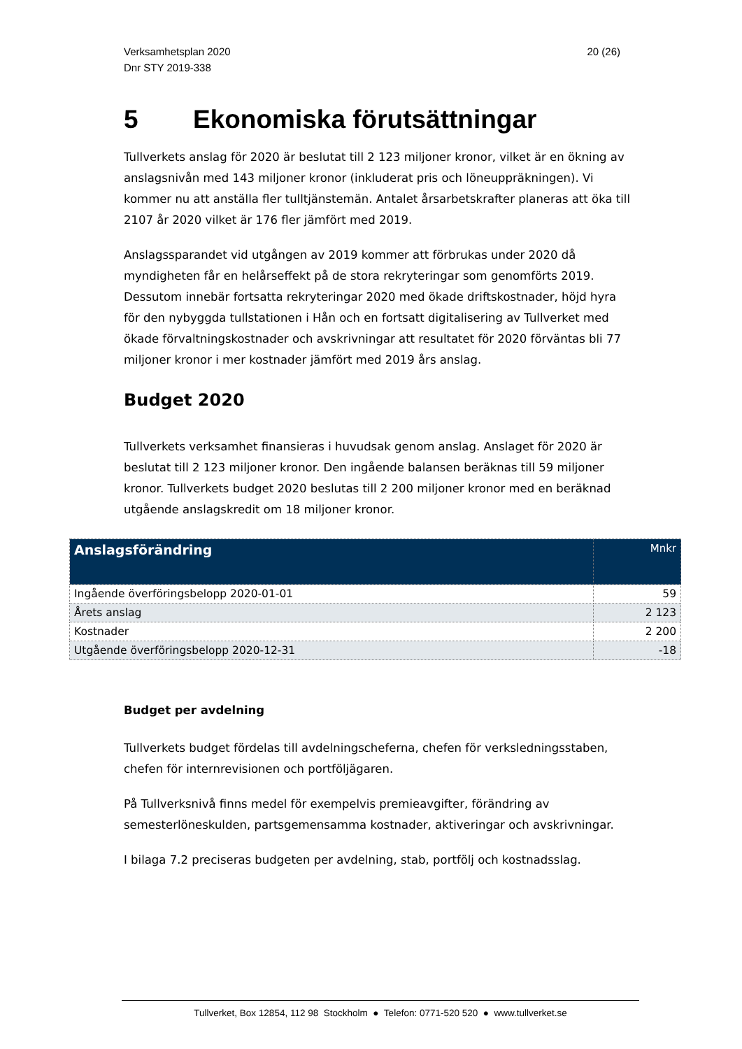Verksamhetsplan 2020
Dnr STY 2019-338
20 (26)
5 Ekonomiska förutsättningar
Tullverkets anslag för 2020 är beslutat till 2 123 miljoner kronor, vilket är en ökning av anslagsnivån med 143 miljoner kronor (inkluderat pris och löneuppräkningen). Vi kommer nu att anställa fler tulltjänstemän. Antalet årsarbetskrafter planeras att öka till 2107 år 2020 vilket är 176 fler jämfört med 2019.
Anslagssparandet vid utgången av 2019 kommer att förbrukas under 2020 då myndigheten får en helårseffekt på de stora rekryteringar som genomförts 2019. Dessutom innebär fortsatta rekryteringar 2020 med ökade driftskostnader, höjd hyra för den nybyggda tullstationen i Hån och en fortsatt digitalisering av Tullverket med ökade förvaltningskostnader och avskrivningar att resultatet för 2020 förväntas bli 77 miljoner kronor i mer kostnader jämfört med 2019 års anslag.
Budget 2020
Tullverkets verksamhet finansieras i huvudsak genom anslag. Anslaget för 2020 är beslutat till 2 123 miljoner kronor. Den ingående balansen beräknas till 59 miljoner kronor. Tullverkets budget 2020 beslutas till 2 200 miljoner kronor med en beräknad utgående anslagskredit om 18 miljoner kronor.
| Anslagsförändring | Mnkr |
| --- | --- |
| Ingående överföringsbelopp 2020-01-01 | 59 |
| Årets anslag | 2 123 |
| Kostnader | 2 200 |
| Utgående överföringsbelopp 2020-12-31 | -18 |
Budget per avdelning
Tullverkets budget fördelas till avdelningscheferna, chefen för verksledningsstaben, chefen för internrevisionen och portföljägaren.
På Tullverksnivå finns medel för exempelvis premieavgifter, förändring av semesterlöneskulden, partsgemensamma kostnader, aktiveringar och avskrivningar.
I bilaga 7.2 preciseras budgeten per avdelning, stab, portfölj och kostnadsslag.
Tullverket, Box 12854, 112 98 Stockholm ● Telefon: 0771-520 520 ● www.tullverket.se